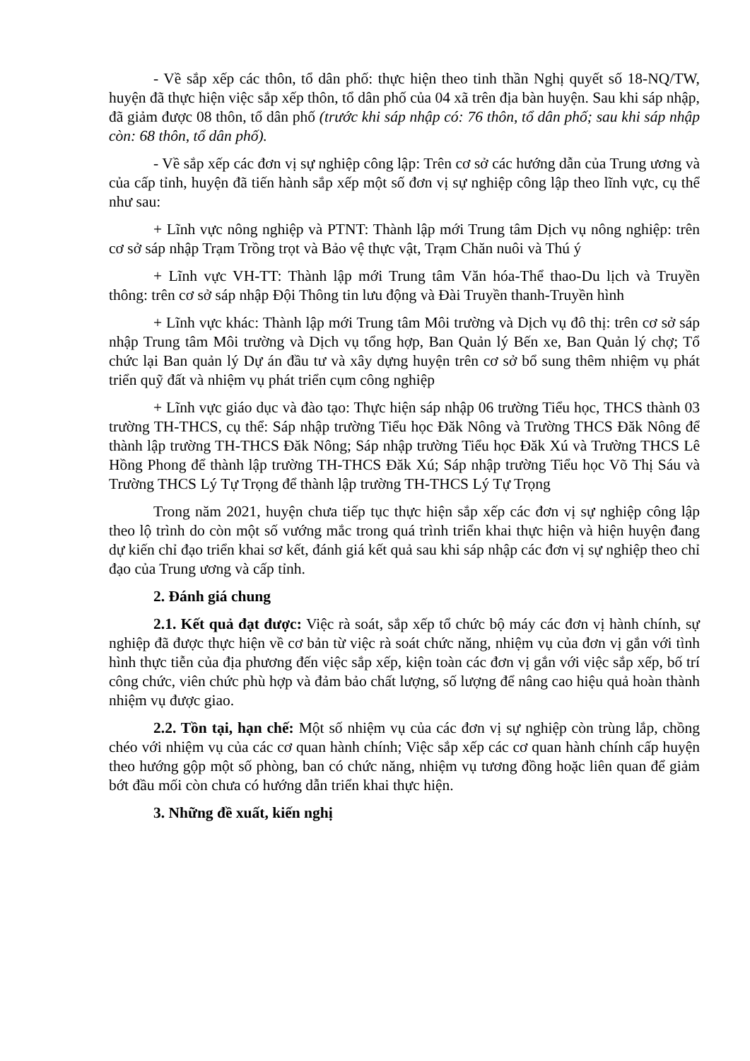- Về sắp xếp các thôn, tổ dân phố: thực hiện theo tinh thần Nghị quyết số 18-NQ/TW, huyện đã thực hiện việc sắp xếp thôn, tổ dân phố của 04 xã trên địa bàn huyện. Sau khi sáp nhập, đã giảm được 08 thôn, tổ dân phố (trước khi sáp nhập có: 76 thôn, tổ dân phố; sau khi sáp nhập còn: 68 thôn, tổ dân phố).
- Về sắp xếp các đơn vị sự nghiệp công lập: Trên cơ sở các hướng dẫn của Trung ương và của cấp tỉnh, huyện đã tiến hành sắp xếp một số đơn vị sự nghiệp công lập theo lĩnh vực, cụ thể như sau:
+ Lĩnh vực nông nghiệp và PTNT: Thành lập mới Trung tâm Dịch vụ nông nghiệp: trên cơ sở sáp nhập Trạm Trồng trọt và Bảo vệ thực vật, Trạm Chăn nuôi và Thú ý
+ Lĩnh vực VH-TT: Thành lập mới Trung tâm Văn hóa-Thể thao-Du lịch và Truyền thông: trên cơ sở sáp nhập Đội Thông tin lưu động và Đài Truyền thanh-Truyền hình
+ Lĩnh vực khác: Thành lập mới Trung tâm Môi trường và Dịch vụ đô thị: trên cơ sở sáp nhập Trung tâm Môi trường và Dịch vụ tổng hợp, Ban Quản lý Bến xe, Ban Quản lý chợ; Tổ chức lại Ban quản lý Dự án đầu tư và xây dựng huyện trên cơ sở bổ sung thêm nhiệm vụ phát triển quỹ đất và nhiệm vụ phát triển cụm công nghiệp
+ Lĩnh vực giáo dục và đào tạo: Thực hiện sáp nhập 06 trường Tiểu học, THCS thành 03 trường TH-THCS, cụ thể: Sáp nhập trường Tiểu học Đăk Nông và Trường THCS Đăk Nông để thành lập trường TH-THCS Đăk Nông; Sáp nhập trường Tiểu học Đăk Xú và Trường THCS Lê Hồng Phong để thành lập trường TH-THCS Đăk Xú; Sáp nhập trường Tiểu học Võ Thị Sáu và Trường THCS Lý Tự Trọng để thành lập trường TH-THCS Lý Tự Trọng
Trong năm 2021, huyện chưa tiếp tục thực hiện sắp xếp các đơn vị sự nghiệp công lập theo lộ trình do còn một số vướng mắc trong quá trình triển khai thực hiện và hiện huyện đang dự kiến chỉ đạo triển khai sơ kết, đánh giá kết quả sau khi sáp nhập các đơn vị sự nghiệp theo chỉ đạo của Trung ương và cấp tỉnh.
2. Đánh giá chung
2.1. Kết quả đạt được: Việc rà soát, sắp xếp tổ chức bộ máy các đơn vị hành chính, sự nghiệp đã được thực hiện về cơ bản từ việc rà soát chức năng, nhiệm vụ của đơn vị gắn với tình hình thực tiễn của địa phương đến việc sắp xếp, kiện toàn các đơn vị gắn với việc sắp xếp, bố trí công chức, viên chức phù hợp và đảm bảo chất lượng, số lượng để nâng cao hiệu quả hoàn thành nhiệm vụ được giao.
2.2. Tồn tại, hạn chế: Một số nhiệm vụ của các đơn vị sự nghiệp còn trùng lắp, chồng chéo với nhiệm vụ của các cơ quan hành chính; Việc sắp xếp các cơ quan hành chính cấp huyện theo hướng gộp một số phòng, ban có chức năng, nhiệm vụ tương đồng hoặc liên quan để giảm bớt đầu mối còn chưa có hướng dẫn triển khai thực hiện.
3. Những đề xuất, kiến nghị